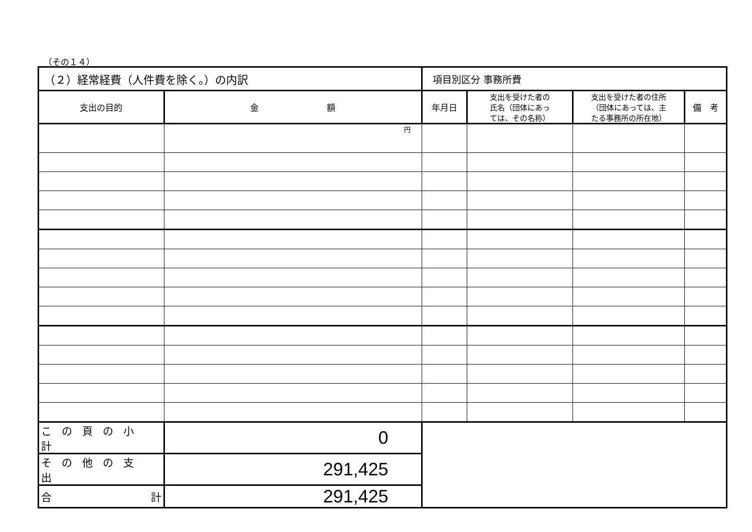（その１４）
| （２）経常経費（人件費を除く。）の内訳 | | 項目別区分 事務所費 | | | |
| 支出の目的 | 金 額 | 年月日 | 支出を受けた者の 氏名（団体にあっ ては、その名称） | 支出を受けた者の住所 （団体にあっては、主 たる事務所の所在地） | 備 考 |
| | 円 | | | | |
| この頁の小計 | 0 | | | | |
| その他の支出 | 291,425 | | | | |
| 合 計 | 291,425 | | | | |